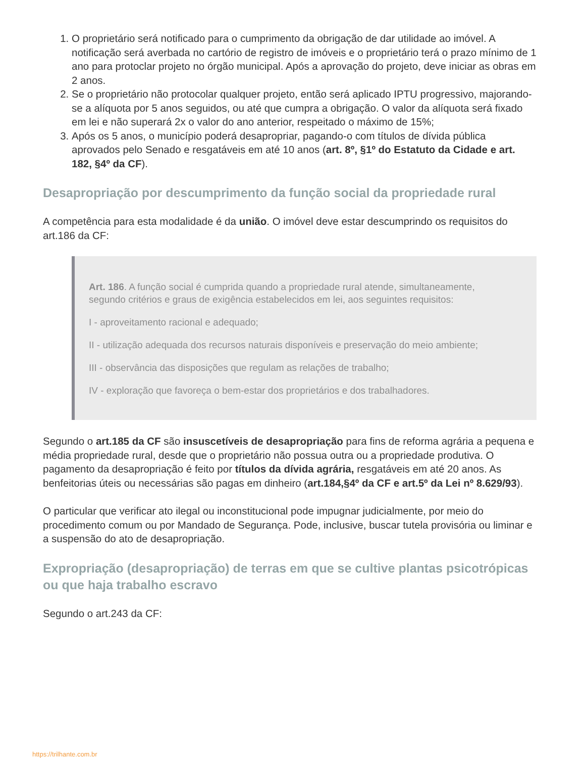1. O proprietário será notificado para o cumprimento da obrigação de dar utilidade ao imóvel. A notificação será averbada no cartório de registro de imóveis e o proprietário terá o prazo mínimo de 1 ano para protoclar projeto no órgão municipal. Após a aprovação do projeto, deve iniciar as obras em 2 anos.
2. Se o proprietário não protocolar qualquer projeto, então será aplicado IPTU progressivo, majorando-se a alíquota por 5 anos seguidos, ou até que cumpra a obrigação. O valor da alíquota será fixado em lei e não superará 2x o valor do ano anterior, respeitado o máximo de 15%;
3. Após os 5 anos, o município poderá desapropriar, pagando-o com títulos de dívida pública aprovados pelo Senado e resgatáveis em até 10 anos (art. 8º, §1º do Estatuto da Cidade e art. 182, §4º da CF).
Desapropriação por descumprimento da função social da propriedade rural
A competência para esta modalidade é da união. O imóvel deve estar descumprindo os requisitos do art.186 da CF:
Art. 186. A função social é cumprida quando a propriedade rural atende, simultaneamente, segundo critérios e graus de exigência estabelecidos em lei, aos seguintes requisitos:
I - aproveitamento racional e adequado;
II - utilização adequada dos recursos naturais disponíveis e preservação do meio ambiente;
III - observância das disposições que regulam as relações de trabalho;
IV - exploração que favoreça o bem-estar dos proprietários e dos trabalhadores.
Segundo o art.185 da CF são insuscetíveis de desapropriação para fins de reforma agrária a pequena e média propriedade rural, desde que o proprietário não possua outra ou a propriedade produtiva. O pagamento da desapropriação é feito por títulos da dívida agrária, resgatáveis em até 20 anos. As benfeitorias úteis ou necessárias são pagas em dinheiro (art.184,§4º da CF e art.5º da Lei nº 8.629/93).
O particular que verificar ato ilegal ou inconstitucional pode impugnar judicialmente, por meio do procedimento comum ou por Mandado de Segurança. Pode, inclusive, buscar tutela provisória ou liminar e a suspensão do ato de desapropriação.
Expropriação (desapropriação) de terras em que se cultive plantas psicotrópicas ou que haja trabalho escravo
Segundo o art.243 da CF:
https://trilhante.com.br